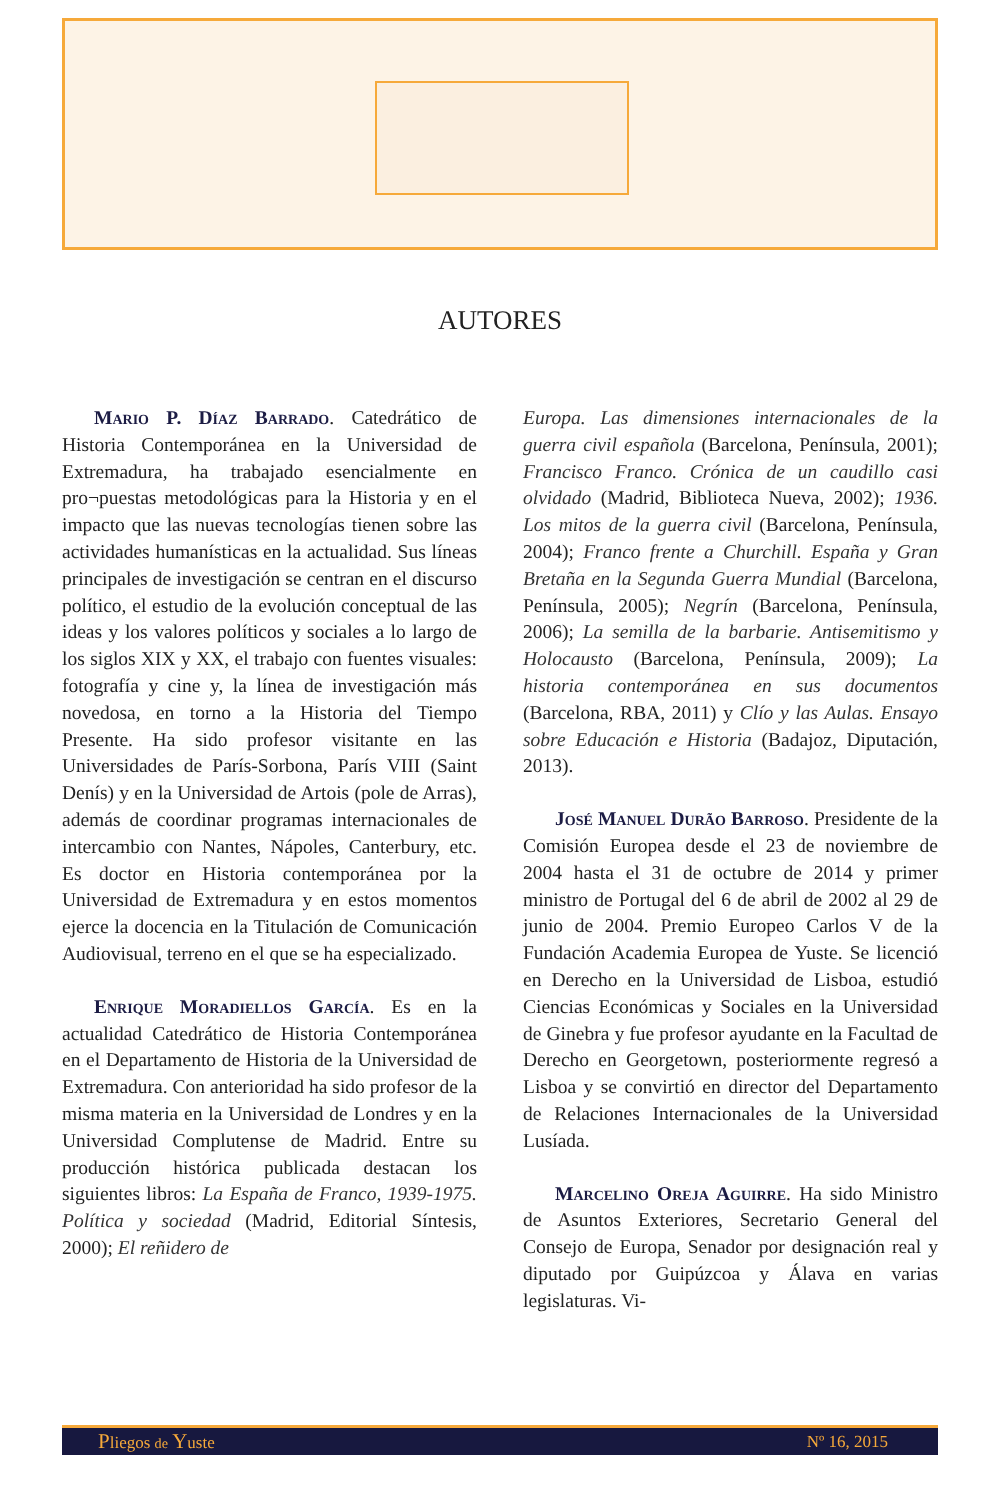AUTORES
Mario P. Díaz Barrado. Catedrático de Historia Contemporánea en la Universidad de Extremadura, ha trabajado esencialmente en pro¬puestas metodológicas para la Historia y en el impacto que las nuevas tecnologías tienen sobre las actividades humanísticas en la actualidad. Sus líneas principales de investigación se centran en el discurso político, el estudio de la evolución conceptual de las ideas y los valores políticos y sociales a lo largo de los siglos XIX y XX, el trabajo con fuentes visuales: fotografía y cine y, la línea de investigación más novedosa, en torno a la Historia del Tiempo Presente. Ha sido profesor visitante en las Universidades de París-Sorbona, París VIII (Saint Denís) y en la Universidad de Artois (pole de Arras), además de coordinar programas internacionales de intercambio con Nantes, Nápoles, Canterbury, etc. Es doctor en Historia contemporánea por la Universidad de Extremadura y en estos momentos ejerce la docencia en la Titulación de Comunicación Audiovisual, terreno en el que se ha especializado.
Enrique Moradiellos García. Es en la actualidad Catedrático de Historia Contemporánea en el Departamento de Historia de la Universidad de Extremadura. Con anterioridad ha sido profesor de la misma materia en la Universidad de Londres y en la Universidad Complutense de Madrid. Entre su producción histórica publicada destacan los siguientes libros: La España de Franco, 1939-1975. Política y sociedad (Madrid, Editorial Síntesis, 2000); El reñidero de
Europa. Las dimensiones internacionales de la guerra civil española (Barcelona, Península, 2001); Francisco Franco. Crónica de un caudillo casi olvidado (Madrid, Biblioteca Nueva, 2002); 1936. Los mitos de la guerra civil (Barcelona, Península, 2004); Franco frente a Churchill. España y Gran Bretaña en la Segunda Guerra Mundial (Barcelona, Península, 2005); Negrín (Barcelona, Península, 2006); La semilla de la barbarie. Antisemitismo y Holocausto (Barcelona, Península, 2009); La historia contemporánea en sus documentos (Barcelona, RBA, 2011) y Clío y las Aulas. Ensayo sobre Educación e Historia (Badajoz, Diputación, 2013).
José Manuel Durão Barroso. Presidente de la Comisión Europea desde el 23 de noviembre de 2004 hasta el 31 de octubre de 2014 y primer ministro de Portugal del 6 de abril de 2002 al 29 de junio de 2004. Premio Europeo Carlos V de la Fundación Academia Europea de Yuste. Se licenció en Derecho en la Universidad de Lisboa, estudió Ciencias Económicas y Sociales en la Universidad de Ginebra y fue profesor ayudante en la Facultad de Derecho en Georgetown, posteriormente regresó a Lisboa y se convirtió en director del Departamento de Relaciones Internacionales de la Universidad Lusíada.
Marcelino Oreja Aguirre. Ha sido Ministro de Asuntos Exteriores, Secretario General del Consejo de Europa, Senador por designación real y diputado por Guipúzcoa y Álava en varias legislaturas. Vi-
Pliegos de Yuste Nº 16, 2015